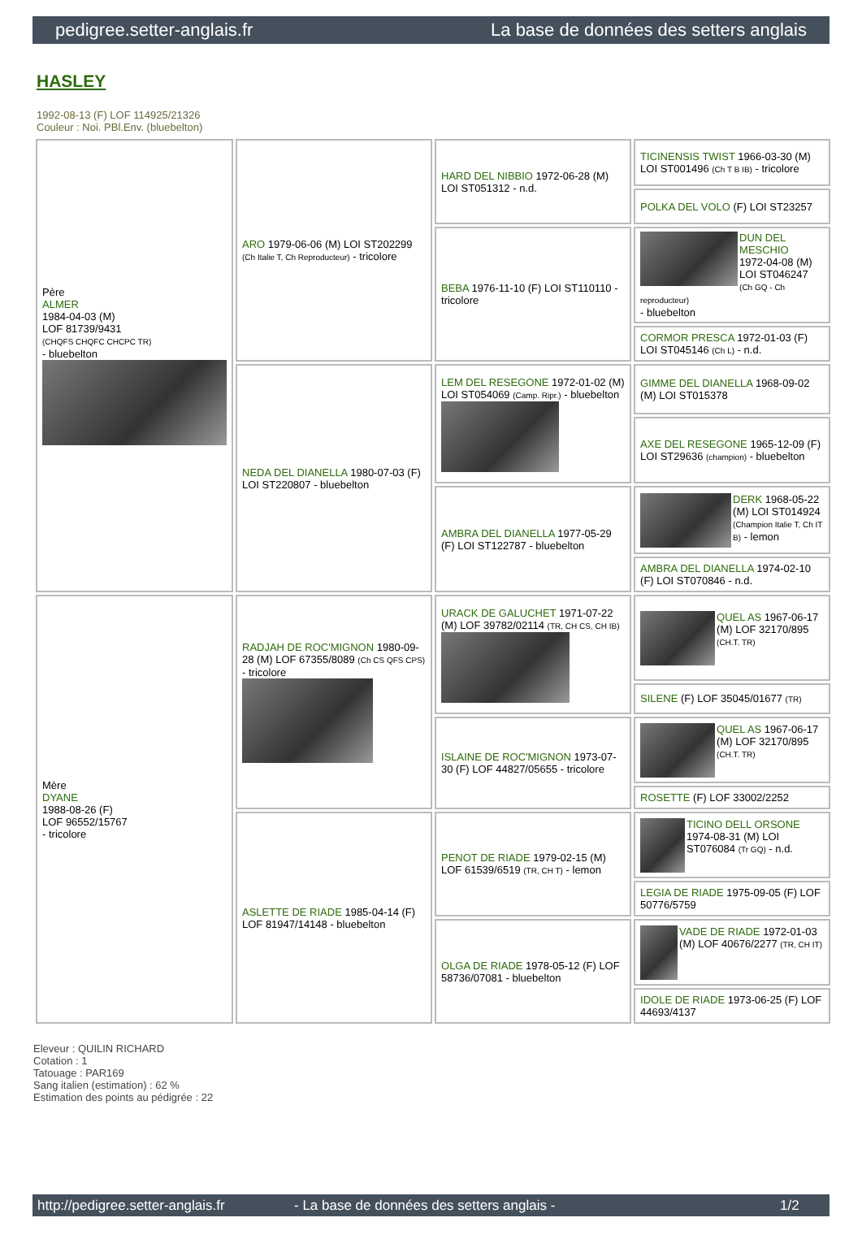pedigree.setter-anglais.fr La base de données des setters anglais
HASLEY
1992-08-13 (F) LOF 114925/21326
Couleur : Noi. PBl.Env. (bluebelton)
| Père ALMER 1984-04-03 (M) LOF 81739/9431 (CHQFS CHQFC CHCPC TR) - bluebelton | ARO 1979-06-06 (M) LOI ST202299 (Ch Italie T, Ch Reproducteur) - tricolore | HARD DEL NIBBIO 1972-06-28 (M) LOI ST051312 - n.d. | TICINENSIS TWIST 1966-03-30 (M) LOI ST001496 (Ch T B IB) - tricolore |
| | | | POLKA DEL VOLO (F) LOI ST23257 |
| | | BEBA 1976-11-10 (F) LOI ST110110 - tricolore | DUN DEL MESCHIO 1972-04-08 (M) LOI ST046247 (Ch GQ - Ch reproducteur) - bluebelton |
| | | | CORMOR PRESCA 1972-01-03 (F) LOI ST045146 (Ch L) - n.d. |
| | NEDA DEL DIANELLA 1980-07-03 (F) LOI ST220807 - bluebelton | LEM DEL RESEGONE 1972-01-02 (M) LOI ST054069 (Camp. Ripr.) - bluebelton | GIMME DEL DIANELLA 1968-09-02 (M) LOI ST015378 |
| | | | AXE DEL RESEGONE 1965-12-09 (F) LOI ST29636 (champion) - bluebelton |
| | | AMBRA DEL DIANELLA 1977-05-29 (F) LOI ST122787 - bluebelton | DERK 1968-05-22 (M) LOI ST014924 (Champion Italie T, Ch IT B) - lemon |
| | | | AMBRA DEL DIANELLA 1974-02-10 (F) LOI ST070846 - n.d. |
| Mère DYANE 1988-08-26 (F) LOF 96552/15767 - tricolore | RADJAH DE ROC'MIGNON 1980-09-28 (M) LOF 67355/8089 (Ch CS QFS CPS) - tricolore | URACK DE GALUCHET 1971-07-22 (M) LOF 39782/02114 (TR, CH CS, CH IB) | QUEL AS 1967-06-17 (M) LOF 32170/895 (CH.T. TR) |
| | | | SILENE (F) LOF 35045/01677 (TR) |
| | | ISLAINE DE ROC'MIGNON 1973-07-30 (F) LOF 44827/05655 - tricolore | QUEL AS 1967-06-17 (M) LOF 32170/895 (CH.T. TR) |
| | | | ROSETTE (F) LOF 33002/2252 |
| | ASLETTE DE RIADE 1985-04-14 (F) LOF 81947/14148 - bluebelton | PENOT DE RIADE 1979-02-15 (M) LOF 61539/6519 (TR, CH T) - lemon | TICINO DELL ORSONE 1974-08-31 (M) LOI ST076084 (Tr GQ) - n.d. |
| | | | LEGIA DE RIADE 1975-09-05 (F) LOF 50776/5759 |
| | | OLGA DE RIADE 1978-05-12 (F) LOF 58736/07081 - bluebelton | VADE DE RIADE 1972-01-03 (M) LOF 40676/2277 (TR, CH IT) |
| | | | IDOLE DE RIADE 1973-06-25 (F) LOF 44693/4137 |
Eleveur : QUILIN RICHARD
Cotation : 1
Tatouage : PAR169
Sang italien (estimation) : 62 %
Estimation des points au pédigrée : 22
http://pedigree.setter-anglais.fr - La base de données des setters anglais - 1/2